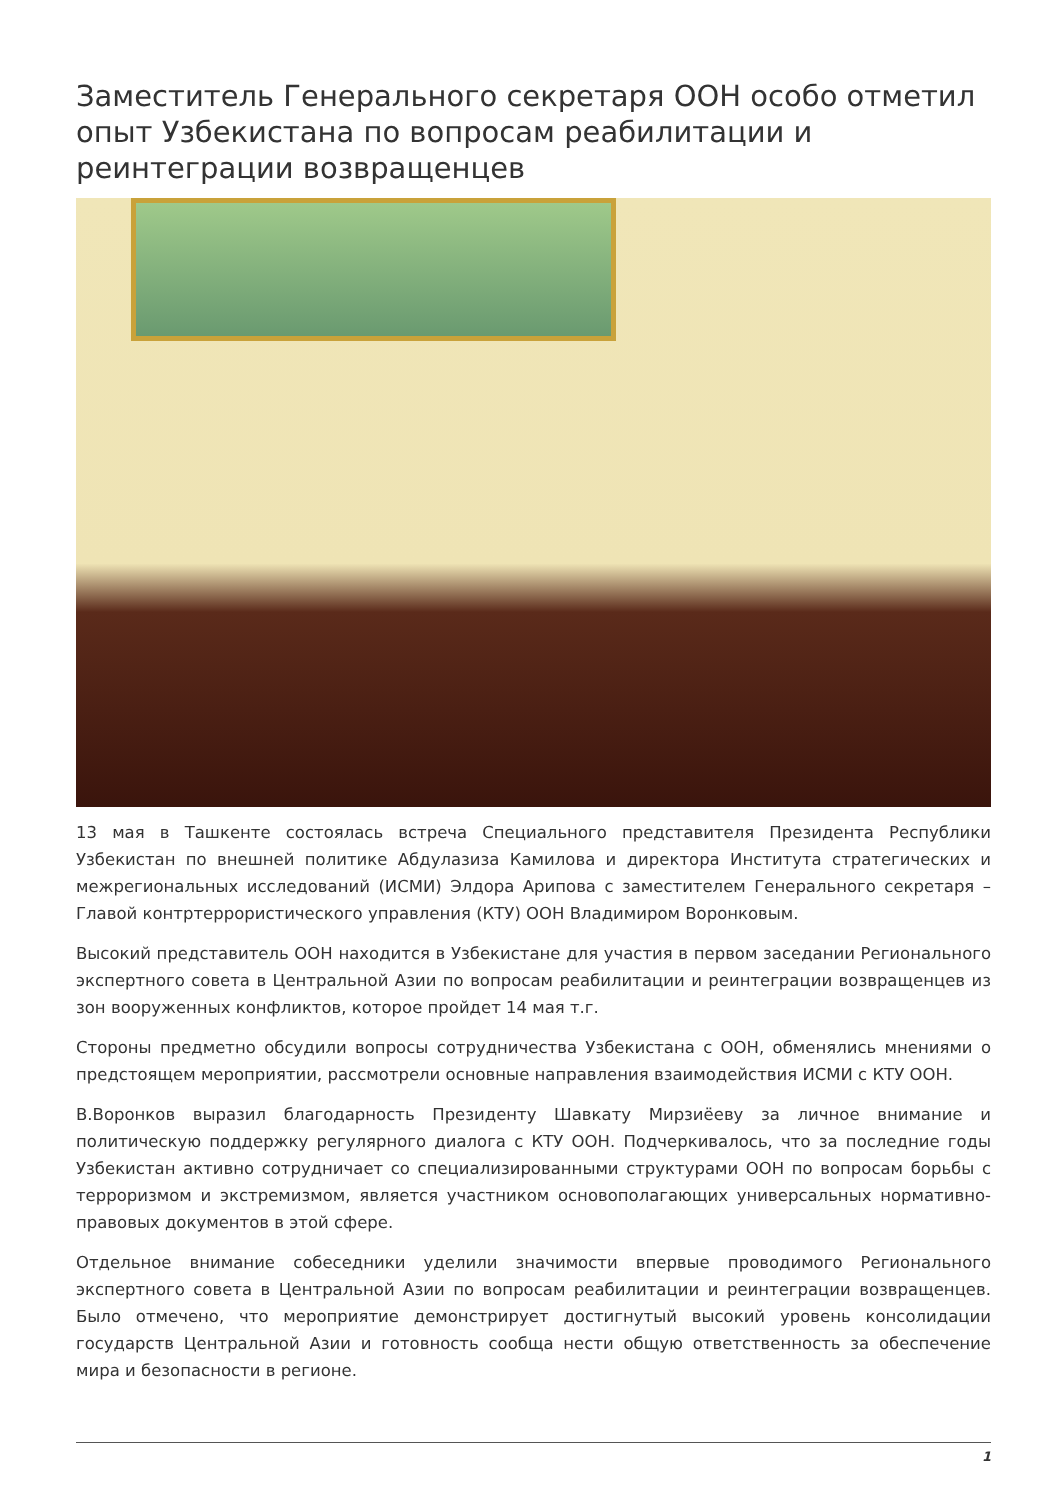Заместитель Генерального секретаря ООН особо отметил опыт Узбекистана по вопросам реабилитации и реинтеграции возвращенцев
13 мая в Ташкенте состоялась встреча Специального представителя Президента Республики Узбекистан по внешней политике Абдулазиза Камилова и директора Института стратегических и межрегиональных исследований (ИСМИ) Элдора Арипова с заместителем Генерального секретаря – Главой контртеррористического управления (КТУ) ООН Владимиром Воронковым.
Высокий представитель ООН находится в Узбекистане для участия в первом заседании Регионального экспертного совета в Центральной Азии по вопросам реабилитации и реинтеграции возвращенцев из зон вооруженных конфликтов, которое пройдет 14 мая т.г.
Стороны предметно обсудили вопросы сотрудничества Узбекистана с ООН, обменялись мнениями о предстоящем мероприятии, рассмотрели основные направления взаимодействия ИСМИ с КТУ ООН.
В.Воронков выразил благодарность Президенту Шавкату Мирзиёеву за личное внимание и политическую поддержку регулярного диалога с КТУ ООН. Подчеркивалось, что за последние годы Узбекистан активно сотрудничает со специализированными структурами ООН по вопросам борьбы с терроризмом и экстремизмом, является участником основополагающих универсальных нормативно-правовых документов в этой сфере.
Отдельное внимание собеседники уделили значимости впервые проводимого Регионального экспертного совета в Центральной Азии по вопросам реабилитации и реинтеграции возвращенцев. Было отмечено, что мероприятие демонстрирует достигнутый высокий уровень консолидации государств Центральной Азии и готовность сообща нести общую ответственность за обеспечение мира и безопасности в регионе.
1